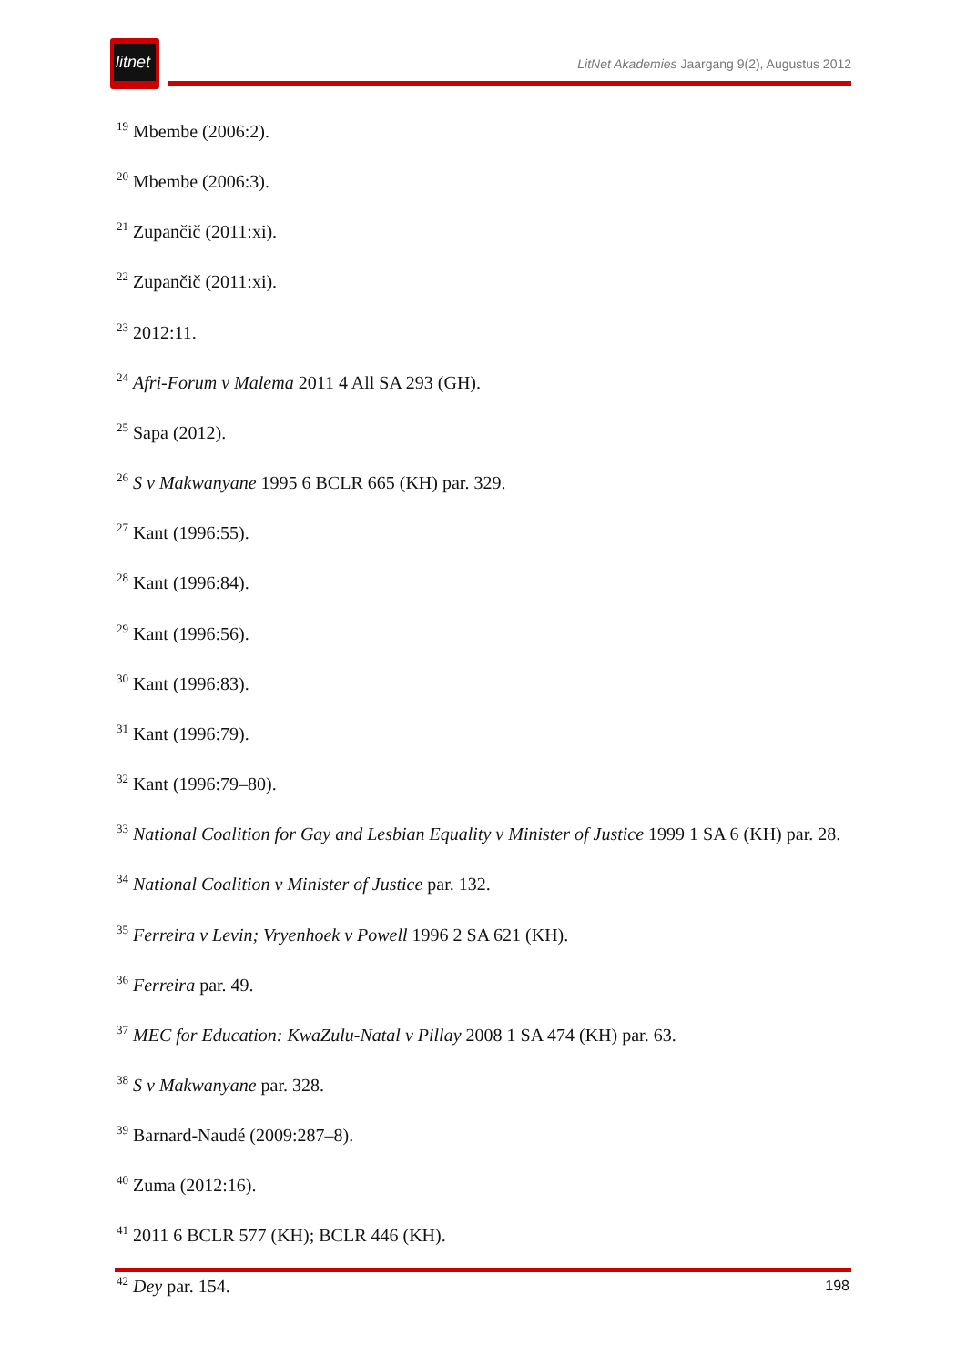litnet
LitNet Akademies Jaargang 9(2), Augustus 2012
<sup>19</sup> Mbembe (2006:2).
<sup>20</sup> Mbembe (2006:3).
<sup>21</sup> Zupančič (2011:xi).
<sup>22</sup> Zupančič (2011:xi).
<sup>23</sup> 2012:11.
<sup>24</sup> Afri-Forum v Malema 2011 4 All SA 293 (GH).
<sup>25</sup> Sapa (2012).
<sup>26</sup> S v Makwanyane 1995 6 BCLR 665 (KH) par. 329.
<sup>27</sup> Kant (1996:55).
<sup>28</sup> Kant (1996:84).
<sup>29</sup> Kant (1996:56).
<sup>30</sup> Kant (1996:83).
<sup>31</sup> Kant (1996:79).
<sup>32</sup> Kant (1996:79–80).
<sup>33</sup> National Coalition for Gay and Lesbian Equality v Minister of Justice 1999 1 SA 6 (KH) par. 28.
<sup>34</sup> National Coalition v Minister of Justice par. 132.
<sup>35</sup> Ferreira v Levin; Vryenhoek v Powell 1996 2 SA 621 (KH).
<sup>36</sup> Ferreira par. 49.
<sup>37</sup> MEC for Education: KwaZulu-Natal v Pillay 2008 1 SA 474 (KH) par. 63.
<sup>38</sup> S v Makwanyane par. 328.
<sup>39</sup> Barnard-Naudé (2009:287–8).
<sup>40</sup> Zuma (2012:16).
<sup>41</sup> 2011 6 BCLR 577 (KH); BCLR 446 (KH).
<sup>42</sup> Dey par. 154.
198